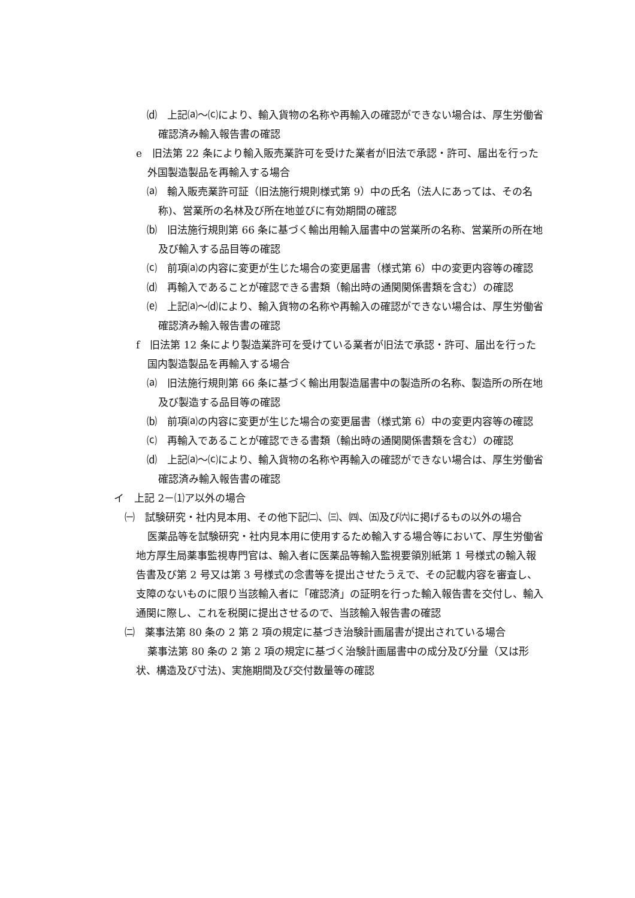⒟　上記⒜～⒞により、輸入貨物の名称や再輸入の確認ができない場合は、厚生労働省確認済み輸入報告書の確認
e　旧法第 22 条により輸入販売業許可を受けた業者が旧法で承認・許可、届出を行った外国製造製品を再輸入する場合
⒜　輸入販売業許可証（旧法施行規則様式第 9）中の氏名（法人にあっては、その名称)、営業所の名林及び所在地並びに有効期間の確認
⒝　旧法施行規則第 66 条に基づく輸出用輸入届書中の営業所の名称、営業所の所在地及び輸入する品目等の確認
⒞　前項⒜の内容に変更が生じた場合の変更届書（様式第 6）中の変更内容等の確認
⒟　再輸入であることが確認できる書類（輸出時の通関関係書類を含む）の確認
⒠　上記⒜～⒟により、輸入貨物の名称や再輸入の確認ができない場合は、厚生労働省確認済み輸入報告書の確認
f　旧法第 12 条により製造業許可を受けている業者が旧法で承認・許可、届出を行った国内製造製品を再輸入する場合
⒜　旧法施行規則第 66 条に基づく輸出用製造届書中の製造所の名称、製造所の所在地及び製造する品目等の確認
⒝　前項⒜の内容に変更が生じた場合の変更届書（様式第 6）中の変更内容等の確認
⒞　再輸入であることが確認できる書類（輸出時の通関関係書類を含む）の確認
⒟　上記⒜～⒞により、輸入貨物の名称や再輸入の確認ができない場合は、厚生労働省確認済み輸入報告書の確認
イ　上記 2－⑴ア以外の場合
㈠　試験研究・社内見本用、その他下記㈡、㈢、㈣、㈤及び㈥に掲げるもの以外の場合
医薬品等を試験研究・社内見本用に使用するため輸入する場合等において、厚生労働省地方厚生局薬事監視専門官は、輸入者に医薬品等輸入監視要領別紙第 1 号様式の輸入報告書及び第 2 号又は第 3 号様式の念書等を提出させたうえで、その記載内容を審査し、支障のないものに限り当該輸入者に「確認済」の証明を行った輸入報告書を交付し、輸入通関に際し、これを税関に提出させるので、当該輸入報告書の確認
㈡　薬事法第 80 条の 2 第 2 項の規定に基づき治験計画届書が提出されている場合
薬事法第 80 条の 2 第 2 項の規定に基づく治験計画届書中の成分及び分量（又は形状、構造及び寸法)、実施期間及び交付数量等の確認